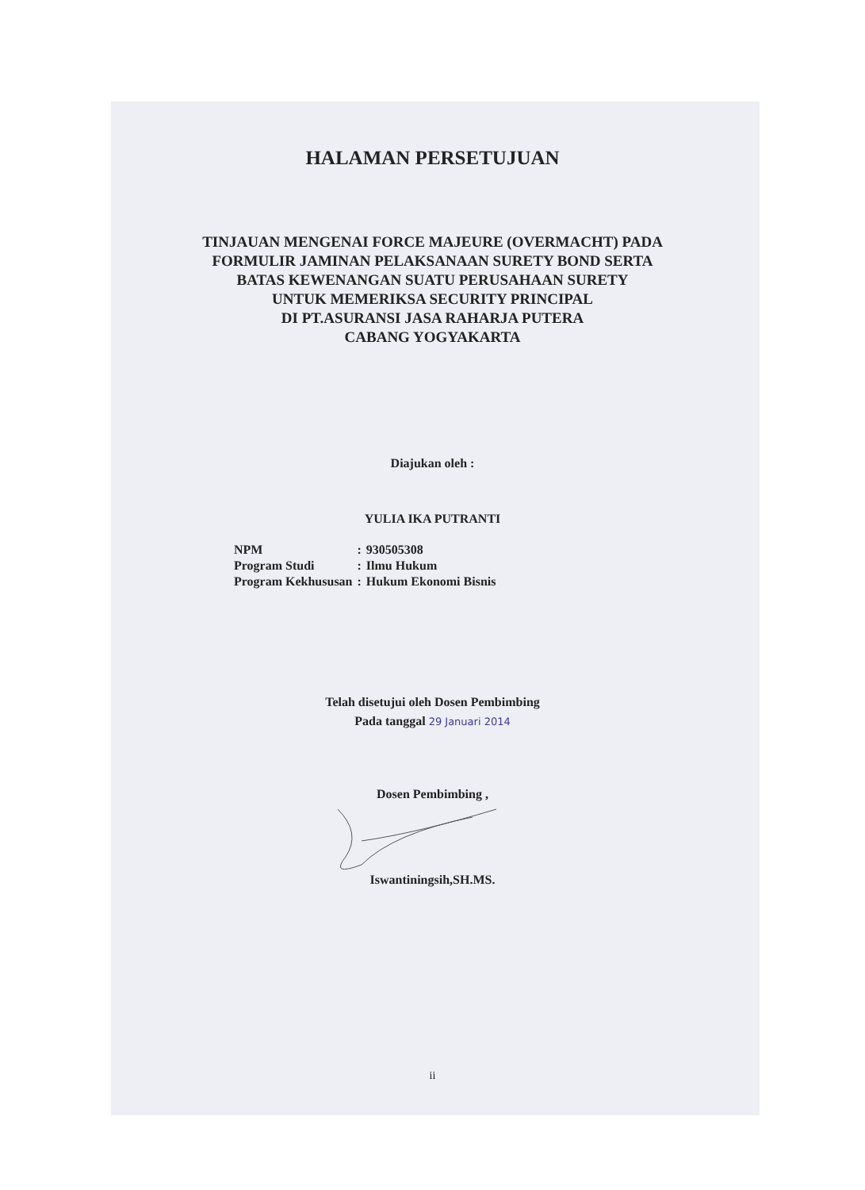HALAMAN PERSETUJUAN
TINJAUAN MENGENAI FORCE MAJEURE (OVERMACHT) PADA
FORMULIR JAMINAN PELAKSANAAN SURETY BOND SERTA
BATAS KEWENANGAN SUATU PERUSAHAAN SURETY
UNTUK MEMERIKSA SECURITY PRINCIPAL
DI PT.ASURANSI JASA RAHARJA PUTERA
CABANG YOGYAKARTA
Diajukan oleh :
YULIA IKA PUTRANTI
| NPM | : | 930505308 |
| Program Studi | : | Ilmu Hukum |
| Program Kekhususan | : | Hukum Ekonomi Bisnis |
Telah disetujui oleh Dosen Pembimbing
Pada tanggal 29 Januari 2014
Dosen Pembimbing ,
Iswantiningsih,SH.MS.
ii